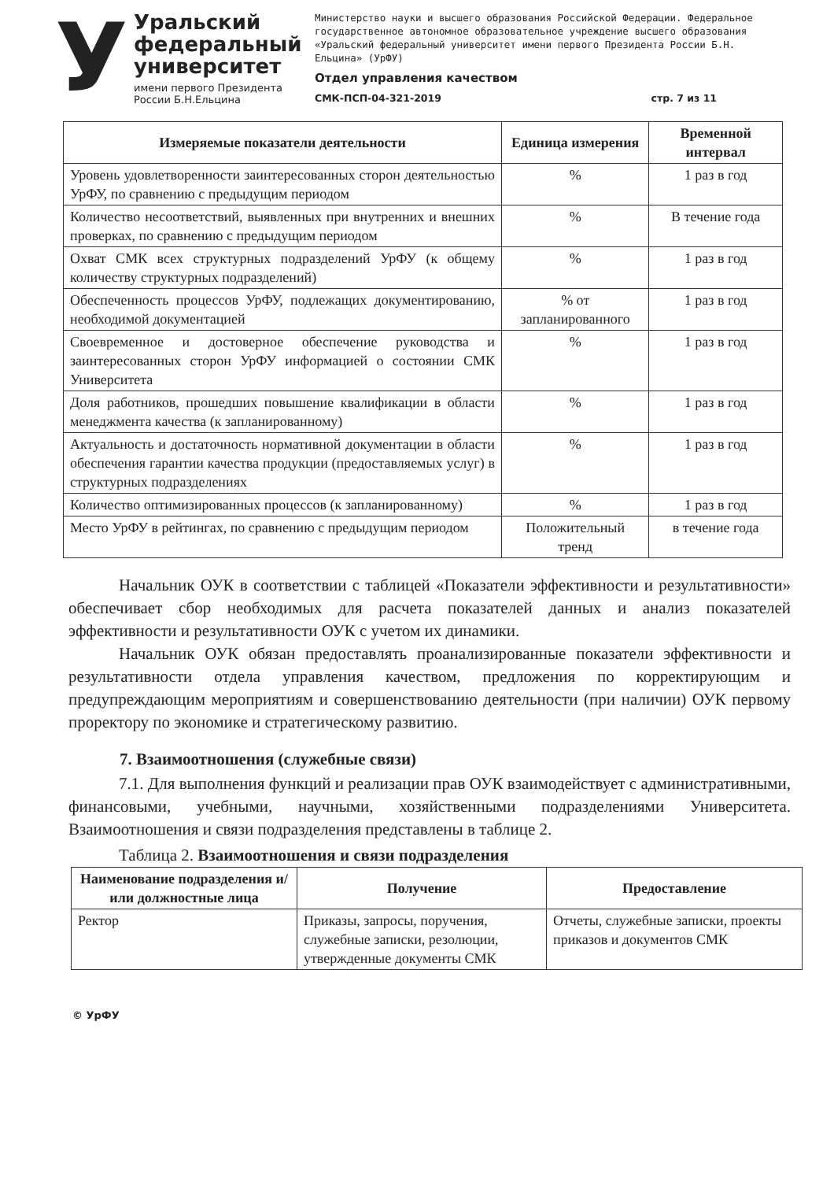У
Уральский
федеральный
университет
имени первого Президента
России Б.Н.Ельцина
Министерство науки и высшего образования Российской Федерации. Федеральное государственное автономное образовательное учреждение высшего образования «Уральский федеральный университет имени первого Президента России Б.Н. Ельцина» (УрФУ)
Отдел управления качеством
СМК-ПСП-04-321-2019 стр. 7 из 11
| Измеряемые показатели деятельности | Единица измерения | Временной интервал |
| --- | --- | --- |
| Уровень удовлетворенности заинтересованных сторон деятельностью УрФУ, по сравнению с предыдущим периодом | % | 1 раз в год |
| Количество несоответствий, выявленных при внутренних и внешних проверках, по сравнению с предыдущим периодом | % | В течение года |
| Охват СМК всех структурных подразделений УрФУ (к общему количеству структурных подразделений) | % | 1 раз в год |
| Обеспеченность процессов УрФУ, подлежащих документированию, необходимой документацией | % от запланированного | 1 раз в год |
| Своевременное и достоверное обеспечение руководства и заинтересованных сторон УрФУ информацией о состоянии СМК Университета | % | 1 раз в год |
| Доля работников, прошедших повышение квалификации в области менеджмента качества (к запланированному) | % | 1 раз в год |
| Актуальность и достаточность нормативной документации в области обеспечения гарантии качества продукции (предоставляемых услуг) в структурных подразделениях | % | 1 раз в год |
| Количество оптимизированных процессов (к запланированному) | % | 1 раз в год |
| Место УрФУ в рейтингах, по сравнению с предыдущим периодом | Положительный тренд | в течение года |
Начальник ОУК в соответствии с таблицей «Показатели эффективности и результативности» обеспечивает сбор необходимых для расчета показателей данных и анализ показателей эффективности и результативности ОУК с учетом их динамики.
Начальник ОУК обязан предоставлять проанализированные показатели эффективности и результативности отдела управления качеством, предложения по корректирующим и предупреждающим мероприятиям и совершенствованию деятельности (при наличии) ОУК первому проректору по экономике и стратегическому развитию.
7. Взаимоотношения (служебные связи)
7.1. Для выполнения функций и реализации прав ОУК взаимодействует с административными, финансовыми, учебными, научными, хозяйственными подразделениями Университета. Взаимоотношения и связи подразделения представлены в таблице 2.
Таблица 2. Взаимоотношения и связи подразделения
| Наименование подразделения и/или должностные лица | Получение | Предоставление |
| --- | --- | --- |
| Ректор | Приказы, запросы, поручения, служебные записки, резолюции, утвержденные документы СМК | Отчеты, служебные записки, проекты приказов и документов СМК |
© УрФУ